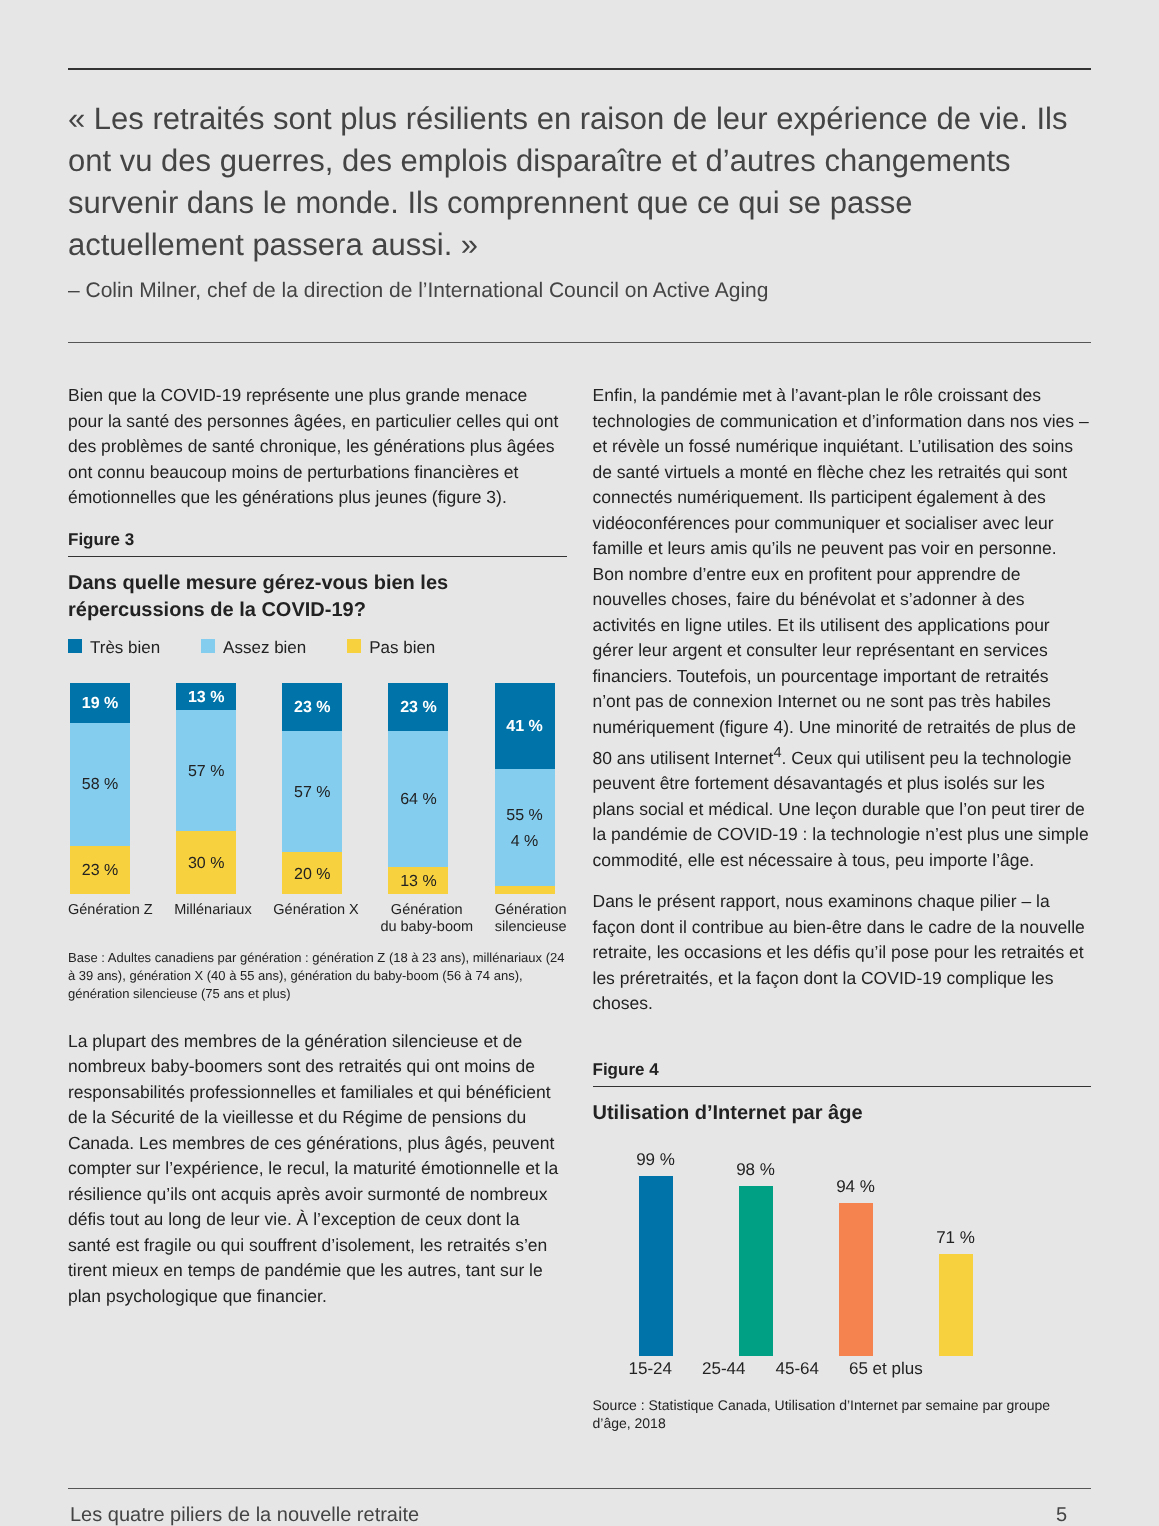« Les retraités sont plus résilients en raison de leur expérience de vie. Ils ont vu des guerres, des emplois disparaître et d’autres changements survenir dans le monde. Ils comprennent que ce qui se passe actuellement passera aussi. »
– Colin Milner, chef de la direction de l’International Council on Active Aging
Bien que la COVID-19 représente une plus grande menace pour la santé des personnes âgées, en particulier celles qui ont des problèmes de santé chronique, les générations plus âgées ont connu beaucoup moins de perturbations financières et émotionnelles que les générations plus jeunes (figure 3).
Figure 3
Dans quelle mesure gérez-vous bien les répercussions de la COVID-19?
Très bien Assez bien Pas bien
19 %
58 %
23 %
13 %
57 %
30 %
23 %
57 %
20 %
23 %
64 %
13 %
41 %
55 %
4 %
Génération Z Millénariaux Génération X Génération
du baby-boom Génération
silencieuse
Base : Adultes canadiens par génération : génération Z (18 à 23 ans), millénariaux (24 à 39 ans), génération X (40 à 55 ans), génération du baby-boom (56 à 74 ans), génération silencieuse (75 ans et plus)
La plupart des membres de la génération silencieuse et de nombreux baby-boomers sont des retraités qui ont moins de responsabilités professionnelles et familiales et qui bénéficient de la Sécurité de la vieillesse et du Régime de pensions du Canada. Les membres de ces générations, plus âgés, peuvent compter sur l’expérience, le recul, la maturité émotionnelle et la résilience qu’ils ont acquis après avoir surmonté de nombreux défis tout au long de leur vie. À l’exception de ceux dont la santé est fragile ou qui souffrent d’isolement, les retraités s’en tirent mieux en temps de pandémie que les autres, tant sur le plan psychologique que financier.
Enfin, la pandémie met à l’avant-plan le rôle croissant des technologies de communication et d’information dans nos vies – et révèle un fossé numérique inquiétant. L’utilisation des soins de santé virtuels a monté en flèche chez les retraités qui sont connectés numériquement. Ils participent également à des vidéoconférences pour communiquer et socialiser avec leur famille et leurs amis qu’ils ne peuvent pas voir en personne. Bon nombre d’entre eux en profitent pour apprendre de nouvelles choses, faire du bénévolat et s’adonner à des activités en ligne utiles. Et ils utilisent des applications pour gérer leur argent et consulter leur représentant en services financiers. Toutefois, un pourcentage important de retraités n’ont pas de connexion Internet ou ne sont pas très habiles numériquement (figure 4). Une minorité de retraités de plus de 80 ans utilisent Internet<sup>4</sup>. Ceux qui utilisent peu la technologie peuvent être fortement désavantagés et plus isolés sur les plans social et médical. Une leçon durable que l’on peut tirer de la pandémie de COVID-19 : la technologie n’est plus une simple commodité, elle est nécessaire à tous, peu importe l’âge.
Dans le présent rapport, nous examinons chaque pilier – la façon dont il contribue au bien-être dans le cadre de la nouvelle retraite, les occasions et les défis qu’il pose pour les retraités et les préretraités, et la façon dont la COVID-19 complique les choses.
Figure 4
Utilisation d’Internet par âge
99 %
98 %
94 %
71 %
15-24 25-44 45-64 65 et plus
Source : Statistique Canada, Utilisation d’Internet par semaine par groupe d’âge, 2018
Les quatre piliers de la nouvelle retraite 5